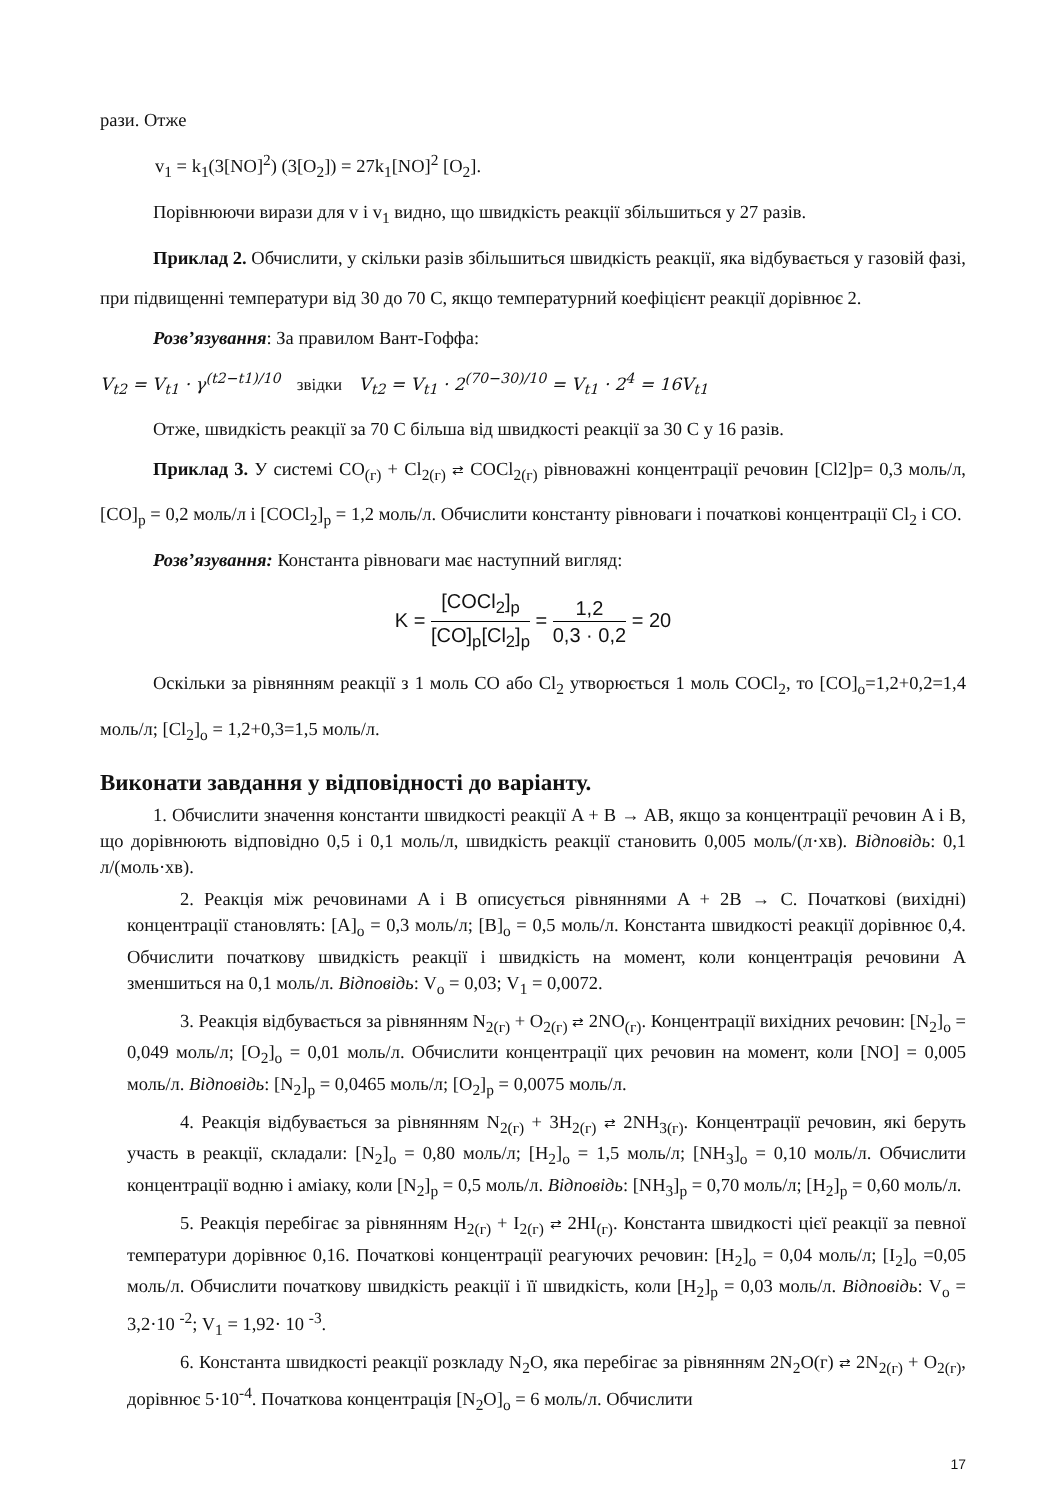рази. Отже
v<sub>1</sub> = k<sub>1</sub>(3[NO]<sup>2</sup>) (3[O<sub>2</sub>]) = 27k<sub>1</sub>[NO]<sup>2</sup> [O<sub>2</sub>].
Порівнюючи вирази для v і v<sub>1</sub> видно, що швидкість реакції збільшиться у 27 разів.
Приклад 2. Обчислити, у скільки разів збільшиться швидкість реакції, яка відбувається у газовій фазі, при підвищенні температури від 30 до 70 С, якщо температурний коефіцієнт реакції дорівнює 2.
Розв’язування: За правилом Вант-Гоффа:
V<sub>t2</sub> = V<sub>t1</sub> · γ<sup>(t2−t1)/10</sup> звідки V<sub>t2</sub> = V<sub>t1</sub> · 2<sup>(70−30)/10</sup> = V<sub>t1</sub> · 2<sup>4</sup> = 16V<sub>t1</sub>
Отже, швидкість реакції за 70 С більша від швидкості реакції за 30 С у 16 разів.
Приклад 3. У системі CO<sub>(г)</sub> + Cl<sub>2(г)</sub> ⇄ COCl<sub>2(г)</sub> рівноважні концентрації речовин [Cl2]р= 0,3 моль/л, [CO]<sub>р</sub> = 0,2 моль/л і [COCl<sub>2</sub>]<sub>р</sub> = 1,2 моль/л. Обчислити константу рівноваги і початкові концентрації Cl<sub>2</sub> і CO.
Розв’язування: Константа рівноваги має наступний вигляд:
K = [COCl<sub>2</sub>]<sub>p</sub> [CO]<sub>p</sub>[Cl<sub>2</sub>]<sub>p</sub> = 1,2 0,3 · 0,2 = 20
Оскільки за рівнянням реакції з 1 моль CO або Cl<sub>2</sub> утворюється 1 моль COCl<sub>2</sub>, то [CO]<sub>о</sub>=1,2+0,2=1,4 моль/л; [Cl<sub>2</sub>]<sub>о</sub> = 1,2+0,3=1,5 моль/л.
Виконати завдання у відповідності до варіанту.
1. Обчислити значення константи швидкості реакції A + B → AB, якщо за концентрації речовин A і B, що дорівнюють відповідно 0,5 і 0,1 моль/л, швидкість реакції становить 0,005 моль/(л·хв). Відповідь: 0,1 л/(моль·хв).
2. Реакція між речовинами A і B описується рівняннями A + 2B → C. Початкові (вихідні) концентрації становлять: [A]<sub>о</sub> = 0,3 моль/л; [B]<sub>о</sub> = 0,5 моль/л. Константа швидкості реакції дорівнює 0,4. Обчислити початкову швидкість реакції і швидкість на момент, коли концентрація речовини A зменшиться на 0,1 моль/л. Відповідь: V<sub>о</sub> = 0,03; V<sub>1</sub> = 0,0072.
3. Реакція відбувається за рівнянням N<sub>2(г)</sub> + O<sub>2(г)</sub> ⇄ 2NO<sub>(г)</sub>. Концентрації вихідних речовин: [N<sub>2</sub>]<sub>о</sub> = 0,049 моль/л; [O<sub>2</sub>]<sub>о</sub> = 0,01 моль/л. Обчислити концентрації цих речовин на момент, коли [NO] = 0,005 моль/л. Відповідь: [N<sub>2</sub>]<sub>р</sub> = 0,0465 моль/л; [O<sub>2</sub>]<sub>р</sub> = 0,0075 моль/л.
4. Реакція відбувається за рівнянням N<sub>2(г)</sub> + 3H<sub>2(г)</sub> ⇄ 2NH<sub>3(г)</sub>. Концентрації речовин, які беруть участь в реакції, складали: [N<sub>2</sub>]<sub>о</sub> = 0,80 моль/л; [H<sub>2</sub>]<sub>о</sub> = 1,5 моль/л; [NH<sub>3</sub>]<sub>о</sub> = 0,10 моль/л. Обчислити концентрації водню і аміаку, коли [N<sub>2</sub>]<sub>р</sub> = 0,5 моль/л. Відповідь: [NH<sub>3</sub>]<sub>р</sub> = 0,70 моль/л; [H<sub>2</sub>]<sub>р</sub> = 0,60 моль/л.
5. Реакція перебігає за рівнянням H<sub>2(г)</sub> + I<sub>2(г)</sub> ⇄ 2HI<sub>(г)</sub>. Константа швидкості цієї реакції за певної температури дорівнює 0,16. Початкові концентрації реагуючих речовин: [H<sub>2</sub>]<sub>о</sub> = 0,04 моль/л; [I<sub>2</sub>]<sub>о</sub> =0,05 моль/л. Обчислити початкову швидкість реакції і її швидкість, коли [H<sub>2</sub>]<sub>р</sub> = 0,03 моль/л. Відповідь: V<sub>о</sub> = 3,2·10 <sup>-2</sup>; V<sub>1</sub> = 1,92· 10 <sup>-3</sup>.
6. Константа швидкості реакції розкладу N<sub>2</sub>O, яка перебігає за рівнянням 2N<sub>2</sub>O(г) ⇄ 2N<sub>2(г)</sub> + O<sub>2(г)</sub>, дорівнює 5·10<sup>-4</sup>. Початкова концентрація [N<sub>2</sub>O]<sub>о</sub> = 6 моль/л. Обчислити
17